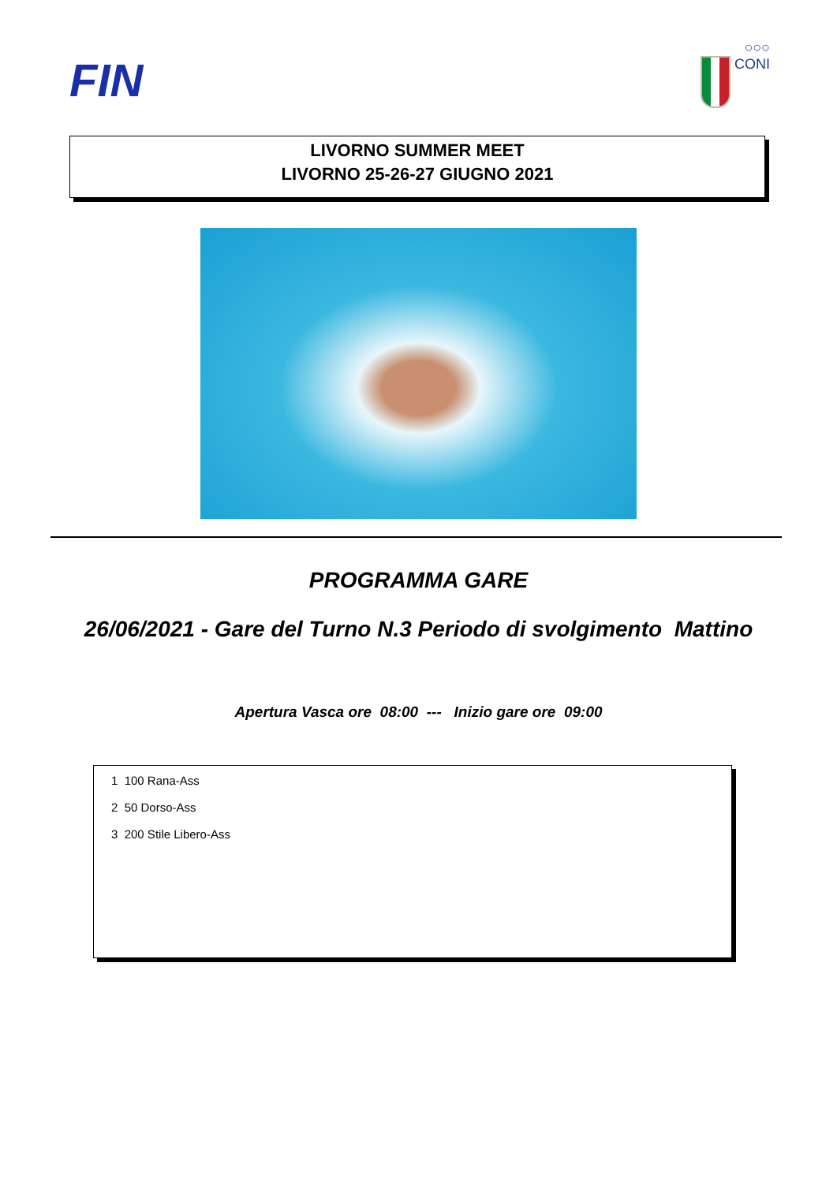FIN
○○○
CONI
LIVORNO SUMMER MEET
LIVORNO 25-26-27 GIUGNO 2021
PROGRAMMA GARE
26/06/2021 - Gare del Turno N.3 Periodo di svolgimento Mattino
Apertura Vasca ore 08:00 --- Inizio gare ore 09:00
1 100 Rana-Ass
2 50 Dorso-Ass
3 200 Stile Libero-Ass